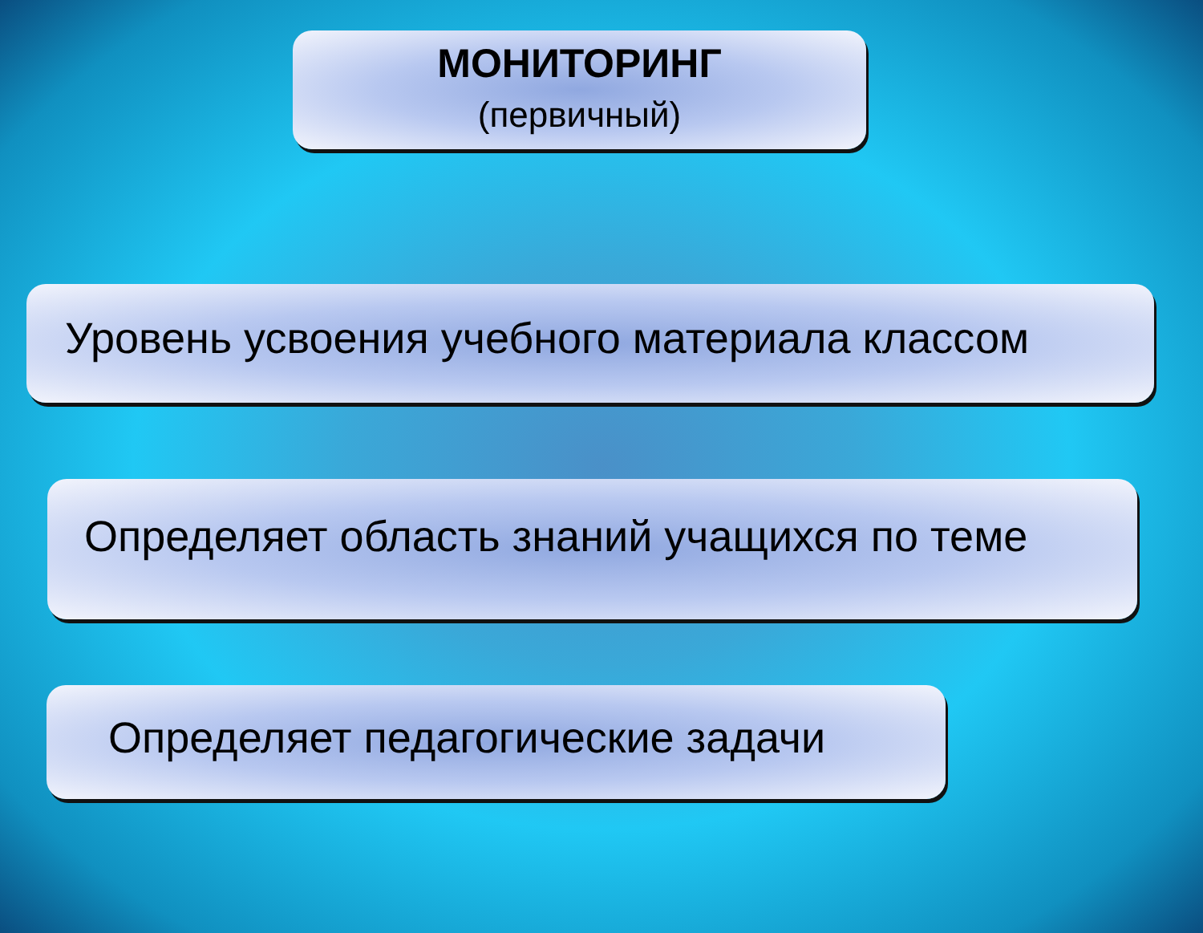МОНИТОРИНГ
(первичный)
Уровень усвоения учебного материала классом
Определяет область знаний учащихся по теме
Определяет педагогические задачи